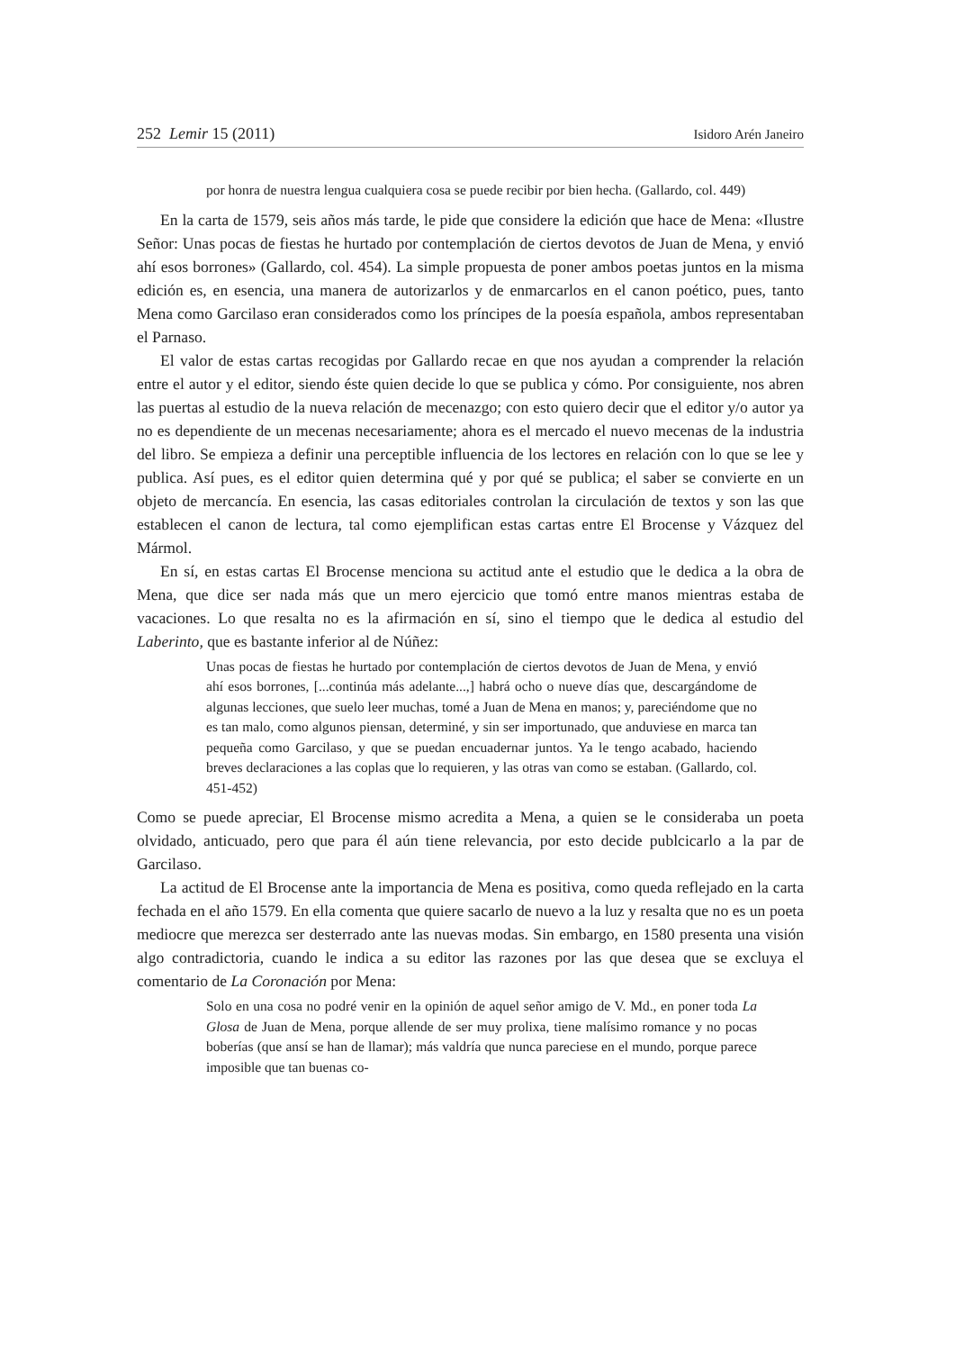252 Lemir 15 (2011) Isidoro Arén Janeiro
por honra de nuestra lengua cualquiera cosa se puede recibir por bien hecha. (Gallardo, col. 449)
En la carta de 1579, seis años más tarde, le pide que considere la edición que hace de Mena: «Ilustre Señor: Unas pocas de fiestas he hurtado por contemplación de ciertos devotos de Juan de Mena, y envió ahí esos borrones» (Gallardo, col. 454). La simple propuesta de poner ambos poetas juntos en la misma edición es, en esencia, una manera de autorizarlos y de enmarcarlos en el canon poético, pues, tanto Mena como Garcilaso eran considerados como los príncipes de la poesía española, ambos representaban el Parnaso.
El valor de estas cartas recogidas por Gallardo recae en que nos ayudan a comprender la relación entre el autor y el editor, siendo éste quien decide lo que se publica y cómo. Por consiguiente, nos abren las puertas al estudio de la nueva relación de mecenazgo; con esto quiero decir que el editor y/o autor ya no es dependiente de un mecenas necesariamente; ahora es el mercado el nuevo mecenas de la industria del libro. Se empieza a definir una perceptible influencia de los lectores en relación con lo que se lee y publica. Así pues, es el editor quien determina qué y por qué se publica; el saber se convierte en un objeto de mercancía. En esencia, las casas editoriales controlan la circulación de textos y son las que establecen el canon de lectura, tal como ejemplifican estas cartas entre El Brocense y Vázquez del Mármol.
En sí, en estas cartas El Brocense menciona su actitud ante el estudio que le dedica a la obra de Mena, que dice ser nada más que un mero ejercicio que tomó entre manos mientras estaba de vacaciones. Lo que resalta no es la afirmación en sí, sino el tiempo que le dedica al estudio del Laberinto, que es bastante inferior al de Núñez:
Unas pocas de fiestas he hurtado por contemplación de ciertos devotos de Juan de Mena, y envió ahí esos borrones, [...continúa más adelante...,] habrá ocho o nueve días que, descargándome de algunas lecciones, que suelo leer muchas, tomé a Juan de Mena en manos; y, pareciéndome que no es tan malo, como algunos piensan, determiné, y sin ser importunado, que anduviese en marca tan pequeña como Garcilaso, y que se puedan encuadernar juntos. Ya le tengo acabado, haciendo breves declaraciones a las coplas que lo requieren, y las otras van como se estaban. (Gallardo, col. 451-452)
Como se puede apreciar, El Brocense mismo acredita a Mena, a quien se le consideraba un poeta olvidado, anticuado, pero que para él aún tiene relevancia, por esto decide publcicarlo a la par de Garcilaso.
La actitud de El Brocense ante la importancia de Mena es positiva, como queda reflejado en la carta fechada en el año 1579. En ella comenta que quiere sacarlo de nuevo a la luz y resalta que no es un poeta mediocre que merezca ser desterrado ante las nuevas modas. Sin embargo, en 1580 presenta una visión algo contradictoria, cuando le indica a su editor las razones por las que desea que se excluya el comentario de La Coronación por Mena:
Solo en una cosa no podré venir en la opinión de aquel señor amigo de V. Md., en poner toda La Glosa de Juan de Mena, porque allende de ser muy prolixa, tiene malísimo romance y no pocas boberías (que ansí se han de llamar); más valdría que nunca pareciese en el mundo, porque parece imposible que tan buenas co-